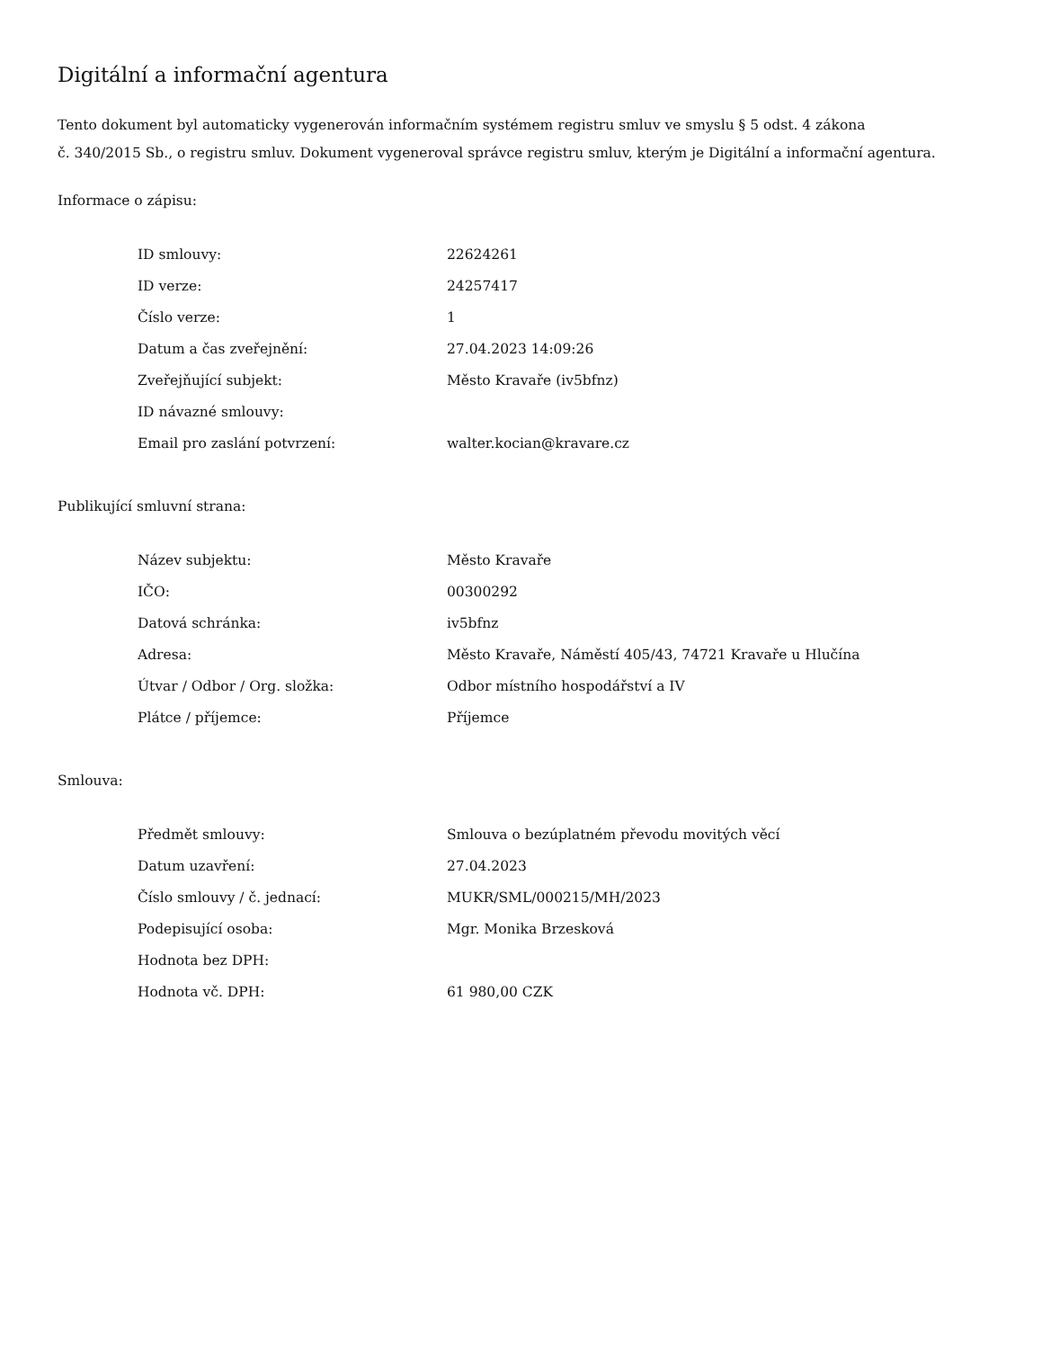Digitální a informační agentura
Tento dokument byl automaticky vygenerován informačním systémem registru smluv ve smyslu § 5 odst. 4 zákona
č. 340/2015 Sb., o registru smluv. Dokument vygeneroval správce registru smluv, kterým je Digitální a informační agentura.
Informace o zápisu:
| ID smlouvy: | 22624261 |
| ID verze: | 24257417 |
| Číslo verze: | 1 |
| Datum a čas zveřejnění: | 27.04.2023 14:09:26 |
| Zveřejňující subjekt: | Město Kravaře (iv5bfnz) |
| ID návazné smlouvy: | |
| Email pro zaslání potvrzení: | walter.kocian@kravare.cz |
Publikující smluvní strana:
| Název subjektu: | Město Kravaře |
| IČO: | 00300292 |
| Datová schránka: | iv5bfnz |
| Adresa: | Město Kravaře, Náměstí 405/43, 74721 Kravaře u Hlučína |
| Útvar / Odbor / Org. složka: | Odbor místního hospodářství a IV |
| Plátce / příjemce: | Příjemce |
Smlouva:
| Předmět smlouvy: | Smlouva o bezúplatném převodu movitých věcí |
| Datum uzavření: | 27.04.2023 |
| Číslo smlouvy / č. jednací: | MUKR/SML/000215/MH/2023 |
| Podepisující osoba: | Mgr. Monika Brzesková |
| Hodnota bez DPH: | |
| Hodnota vč. DPH: | 61 980,00 CZK |